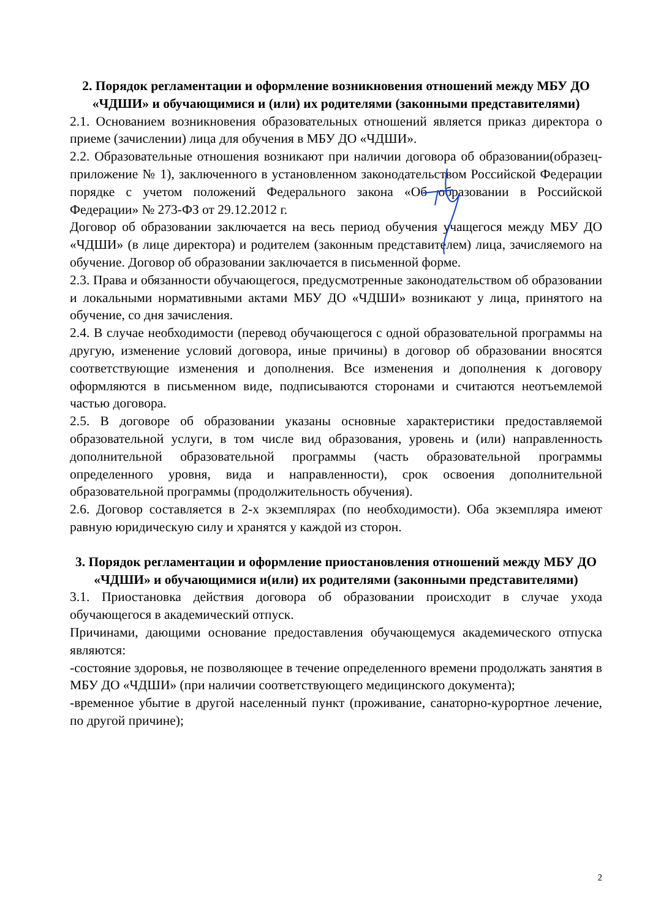2. Порядок регламентации и оформление возникновения отношений между МБУ ДО «ЧДШИ» и обучающимися и (или) их родителями (законными представителями)
2.1. Основанием возникновения образовательных отношений является приказ директора о приеме (зачислении) лица для обучения в МБУ ДО «ЧДШИ».
2.2. Образовательные отношения возникают при наличии договора об образовании(образец-приложение № 1), заключенного в установленном законодательством Российской Федерации порядке с учетом положений Федерального закона «Об образовании в Российской Федерации» № 273-ФЗ от 29.12.2012 г.
Договор об образовании заключается на весь период обучения учащегося между МБУ ДО «ЧДШИ» (в лице директора) и родителем (законным представителем) лица, зачисляемого на обучение. Договор об образовании заключается в письменной форме.
2.3. Права и обязанности обучающегося, предусмотренные законодательством об образовании и локальными нормативными актами МБУ ДО «ЧДШИ» возникают у лица, принятого на обучение, со дня зачисления.
2.4. В случае необходимости (перевод обучающегося с одной образовательной программы на другую, изменение условий договора, иные причины) в договор об образовании вносятся соответствующие изменения и дополнения. Все изменения и дополнения к договору оформляются в письменном виде, подписываются сторонами и считаются неотъемлемой частью договора.
2.5. В договоре об образовании указаны основные характеристики предоставляемой образовательной услуги, в том числе вид образования, уровень и (или) направленность дополнительной образовательной программы (часть образовательной программы определенного уровня, вида и направленности), срок освоения дополнительной образовательной программы (продолжительность обучения).
2.6. Договор составляется в 2-х экземплярах (по необходимости). Оба экземпляра имеют равную юридическую силу и хранятся у каждой из сторон.
3. Порядок регламентации и оформление приостановления отношений между МБУ ДО «ЧДШИ» и обучающимися и(или) их родителями (законными представителями)
3.1. Приостановка действия договора об образовании происходит в случае ухода обучающегося в академический отпуск.
Причинами, дающими основание предоставления обучающемуся академического отпуска являются:
-состояние здоровья, не позволяющее в течение определенного времени продолжать занятия в МБУ ДО «ЧДШИ» (при наличии соответствующего медицинского документа);
-временное убытие в другой населенный пункт (проживание, санаторно-курортное лечение, по другой причине);
2